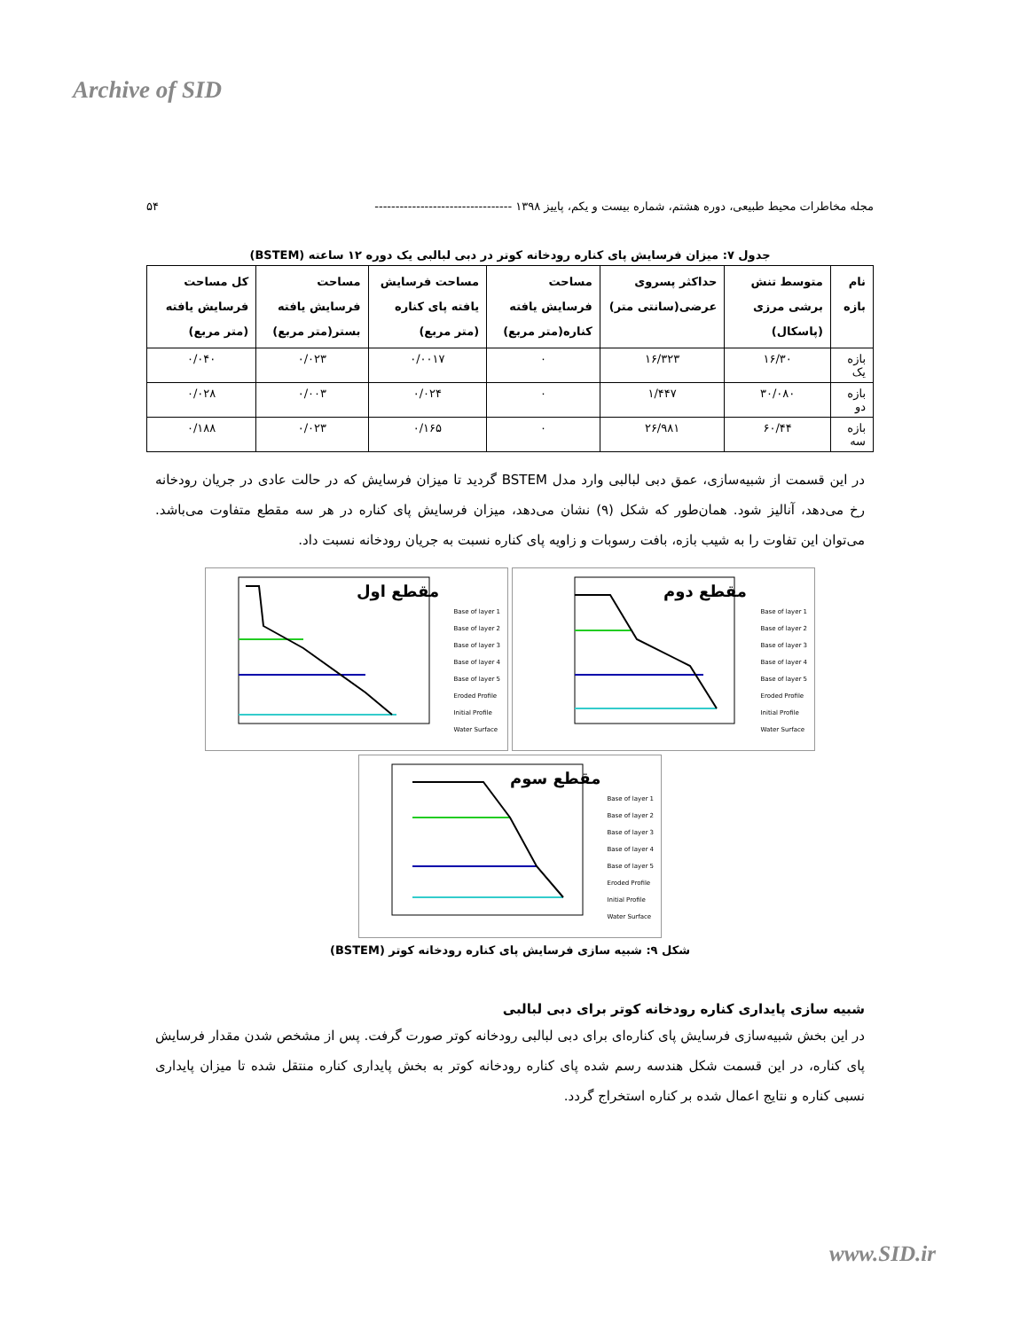Archive of SID
مجله مخاطرات محیط طبیعی، دوره هشتم، شماره بیست و یکم، پاییز ۱۳۹۸ --------------------------------- ۵۴
جدول ۷: میزان فرسایش پای کناره رودخانه کوتر در دبی لبالبی یک دوره ۱۲ ساعته (BSTEM)
| نام بازه | متوسط تنش برشی مرزی (پاسکال) | حداکثر پسروی عرضی(سانتی متر) | مساحت فرسایش یافته کناره(متر مربع) | مساحت فرسایش یافته پای کناره (متر مربع) | مساحت فرسایش یافته بستر(متر مربع) | کل مساحت فرسایش یافته (متر مربع) |
| --- | --- | --- | --- | --- | --- | --- |
| بازه یک | ۱۶/۳۰ | ۱۶/۳۲۳ | ۰ | ۰/۰۰۱۷ | ۰/۰۲۳ | ۰/۰۴۰ |
| بازه دو | ۳۰/۰۸۰ | ۱/۴۴۷ | ۰ | ۰/۰۲۴ | ۰/۰۰۳ | ۰/۰۲۸ |
| بازه سه | ۶۰/۴۴ | ۲۶/۹۸۱ | ۰ | ۰/۱۶۵ | ۰/۰۲۳ | ۰/۱۸۸ |
در این قسمت از شبیه‌سازی، عمق دبی لبالبی وارد مدل BSTEM گردید تا میزان فرسایش که در حالت عادی در جریان رودخانه رخ می‌دهد، آنالیز شود. همان‌طور که شکل (۹) نشان می‌دهد، میزان فرسایش پای کناره در هر سه مقطع متفاوت می‌باشد. می‌توان این تفاوت را به شیب بازه، بافت رسوبات و زاویه پای کناره نسبت به جریان رودخانه نسبت داد.
مقطع اول
Base of layer 1
Base of layer 2
Base of layer 3
Base of layer 4
Base of layer 5
Eroded Profile
Initial Profile
Water Surface
مقطع دوم
Base of layer 1
Base of layer 2
Base of layer 3
Base of layer 4
Base of layer 5
Eroded Profile
Initial Profile
Water Surface
مقطع سوم
Base of layer 1
Base of layer 2
Base of layer 3
Base of layer 4
Base of layer 5
Eroded Profile
Initial Profile
Water Surface
شکل ۹: شبیه سازی فرسایش پای کناره رودخانه کوتر (BSTEM)
شبیه سازی پایداری کناره رودخانه کوتر برای دبی لبالبی
در این بخش شبیه‌سازی فرسایش پای کناره‌ای برای دبی لبالبی رودخانه کوتر صورت گرفت. پس از مشخص شدن مقدار فرسایش پای کناره، در این قسمت شکل هندسه رسم شده پای کناره رودخانه کوتر به بخش پایداری کناره منتقل شده تا میزان پایداری نسبی کناره و نتایج اعمال شده بر کناره استخراج گردد.
www.SID.ir